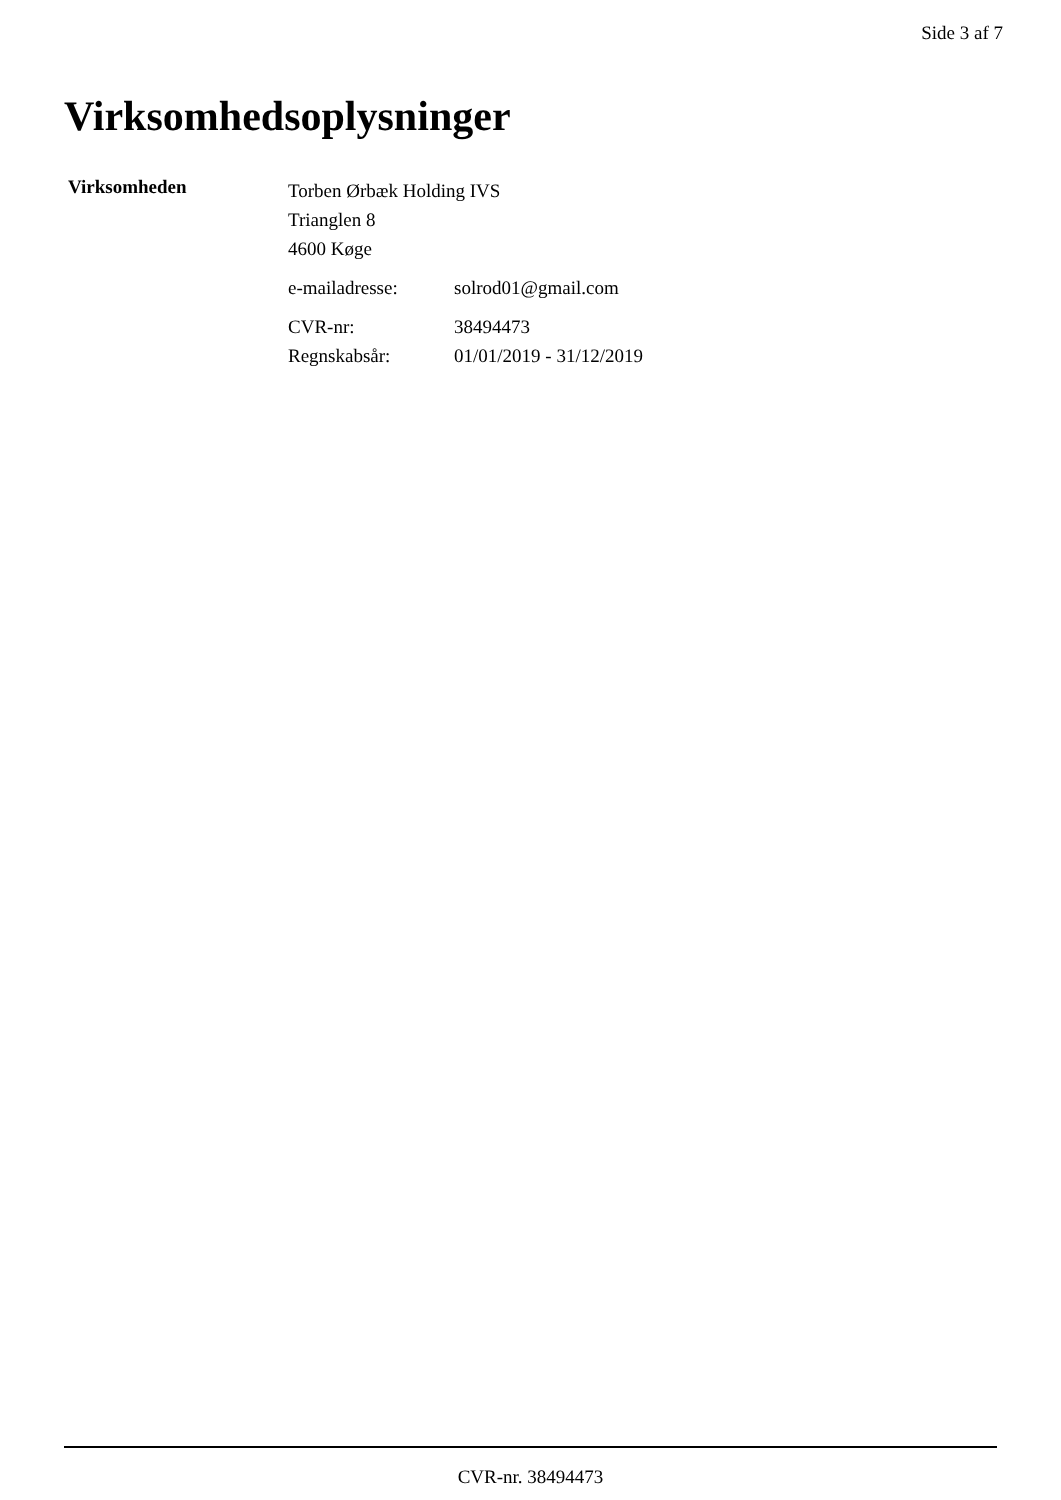Side 3 af 7
Virksomhedsoplysninger
Virksomheden
Torben Ørbæk Holding IVS
Trianglen 8
4600 Køge
e-mailadresse: solrod01@gmail.com
CVR-nr: 38494473
Regnskabsår: 01/01/2019 - 31/12/2019
CVR-nr. 38494473